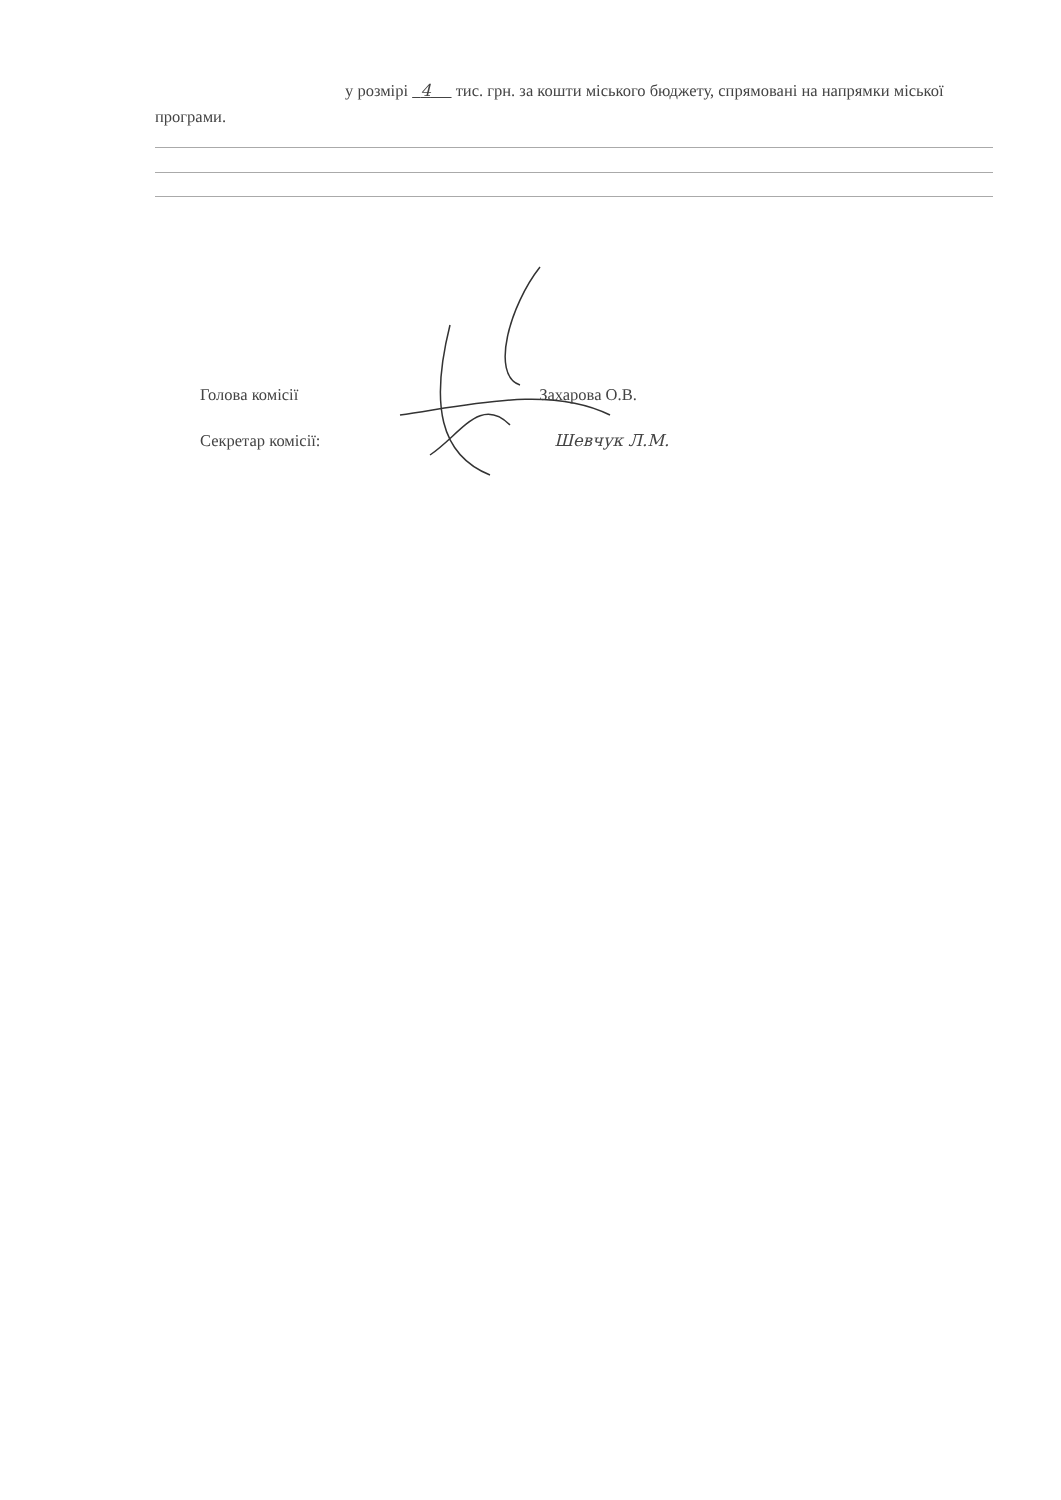у розмірі 4 тис. грн. за кошти міського бюджету, спрямовані на напрямки міської програми.
Голова комісії Захарова О.В.
Секретар комісії: Шевчук Л.М.